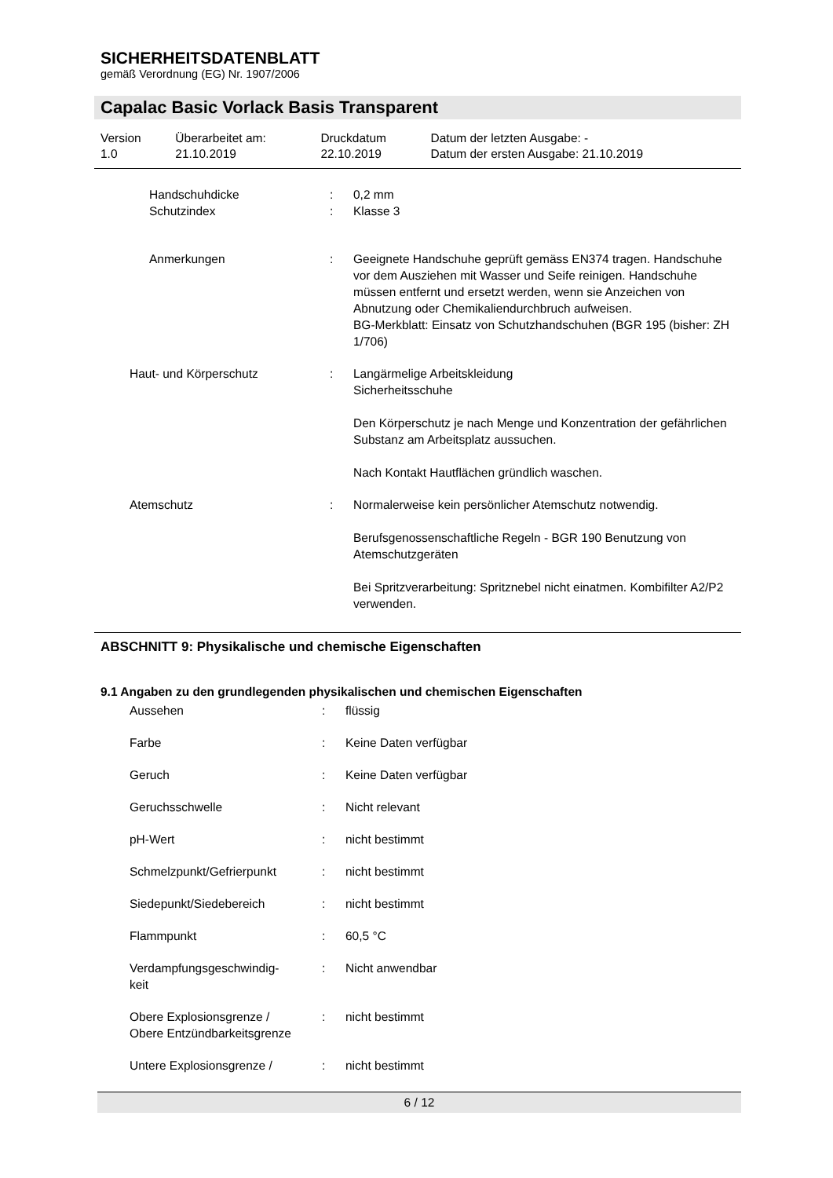SICHERHEITSDATENBLATT
gemäß Verordnung (EG) Nr. 1907/2006
Capalac Basic Vorlack Basis Transparent
| Version 1.0 | Überarbeitet am: 21.10.2019 | Druckdatum 22.10.2019 | Datum der letzten Ausgabe: - Datum der ersten Ausgabe: 21.10.2019 |
| Handschuhdicke Schutzindex | : : | 0,2 mm Klasse 3 |
| Anmerkungen | : | Geeignete Handschuhe geprüft gemäss EN374 tragen. Handschuhe vor dem Ausziehen mit Wasser und Seife reinigen. Handschuhe müssen entfernt und ersetzt werden, wenn sie Anzeichen von Abnutzung oder Chemikaliendurchbruch aufweisen. BG-Merkblatt: Einsatz von Schutzhandschuhen (BGR 195 (bisher: ZH 1/706) |
| Haut- und Körperschutz | : | Langärmelige Arbeitskleidung Sicherheitsschuhe Den Körperschutz je nach Menge und Konzentration der gefährlichen Substanz am Arbeitsplatz aussuchen. Nach Kontakt Hautflächen gründlich waschen. |
| Atemschutz | : | Normalerweise kein persönlicher Atemschutz notwendig. Berufsgenossenschaftliche Regeln - BGR 190 Benutzung von Atemschutzgeräten Bei Spritzverarbeitung: Spritznebel nicht einatmen. Kombifilter A2/P2 verwenden. |
ABSCHNITT 9: Physikalische und chemische Eigenschaften
9.1 Angaben zu den grundlegenden physikalischen und chemischen Eigenschaften
| Aussehen | : | flüssig |
| Farbe | : | Keine Daten verfügbar |
| Geruch | : | Keine Daten verfügbar |
| Geruchsschwelle | : | Nicht relevant |
| pH-Wert | : | nicht bestimmt |
| Schmelzpunkt/Gefrierpunkt | : | nicht bestimmt |
| Siedepunkt/Siedebereich | : | nicht bestimmt |
| Flammpunkt | : | 60,5 °C |
| Verdampfungsgeschwindig- keit | : | Nicht anwendbar |
| Obere Explosionsgrenze / Obere Entzündbarkeitsgrenze | : | nicht bestimmt |
| Untere Explosionsgrenze / | : | nicht bestimmt |
6 / 12